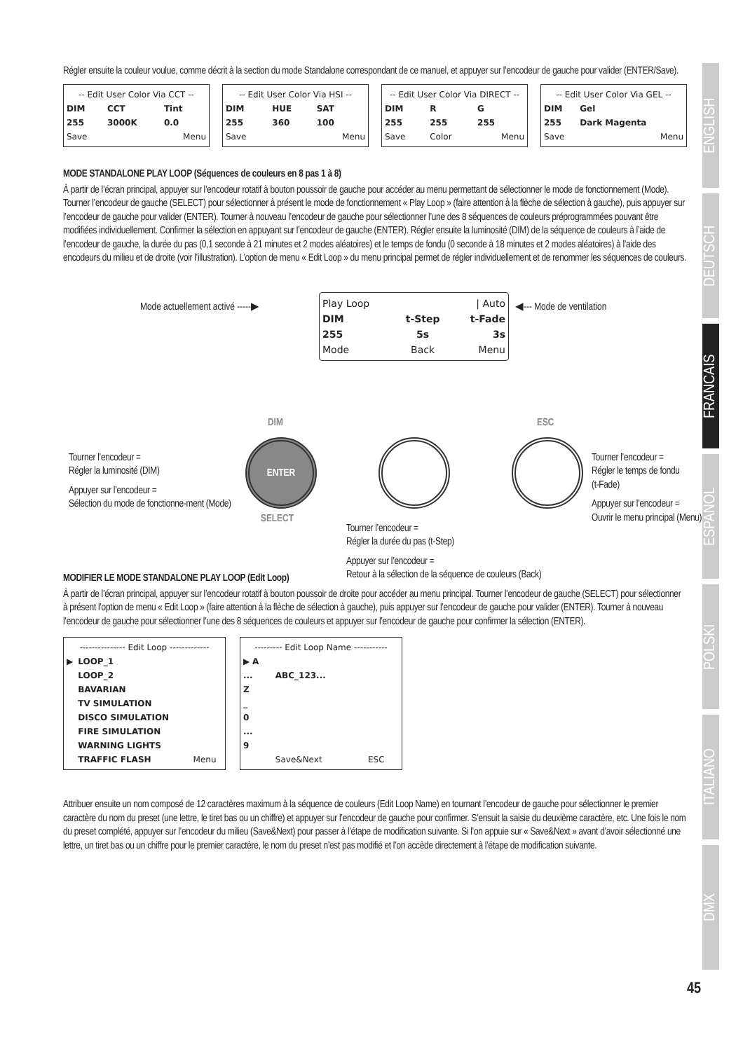Régler ensuite la couleur voulue, comme décrit à la section du mode Standalone correspondant de ce manuel, et appuyer sur l’encodeur de gauche pour valider (ENTER/Save).
| -- Edit User Color Via CCT -- | | |
| DIM | CCT | Tint |
| 255 | 3000K | 0.0 |
| Save | | Menu |
| -- Edit User Color Via HSI -- | | |
| DIM | HUE | SAT |
| 255 | 360 | 100 |
| Save | | Menu |
| -- Edit User Color Via DIRECT -- | | |
| DIM | R | G |
| 255 | 255 | 255 |
| Save | Color | Menu |
| -- Edit User Color Via GEL -- | |
| DIM | Gel |
| 255 | Dark Magenta |
| Save | Menu |
MODE STANDALONE PLAY LOOP (Séquences de couleurs en 8 pas 1 à 8)
À partir de l’écran principal, appuyer sur l’encodeur rotatif à bouton poussoir de gauche pour accéder au menu permettant de sélectionner le mode de fonctionnement (Mode). Tourner l’encodeur de gauche (SELECT) pour sélectionner à présent le mode de fonctionnement « Play Loop » (faire attention à la flèche de sélection à gauche), puis appuyer sur l’encodeur de gauche pour valider (ENTER). Tourner à nouveau l’encodeur de gauche pour sélectionner l’une des 8 séquences de couleurs préprogrammées pouvant être modifiées individuellement. Confirmer la sélection en appuyant sur l’encodeur de gauche (ENTER). Régler ensuite la luminosité (DIM) de la séquence de couleurs à l’aide de l’encodeur de gauche, la durée du pas (0,1 seconde à 21 minutes et 2 modes aléatoires) et le temps de fondu (0 seconde à 18 minutes et 2 modes aléatoires) à l’aide des encodeurs du milieu et de droite (voir l’illustration). L’option de menu « Edit Loop » du menu principal permet de régler individuellement et de renommer les séquences de couleurs.
Mode actuellement activé -----▶
| Play Loop | | / Auto |
| DIM | t-Step | t-Fade |
| 255 | 5s | 3s |
| Mode | Back | Menu |
◀--- Mode de ventilation
DIM ESC
ENTER
SELECT
Tourner l’encodeur =
Régler la luminosité (DIM)
Appuyer sur l’encodeur =
Sélection du mode de fonctionne-ment (Mode)
Tourner l’encodeur =
Régler la durée du pas (t-Step)
Appuyer sur l’encodeur =
Retour à la sélection de la séquence de couleurs (Back)
Tourner l’encodeur =
Régler le temps de fondu
(t-Fade)
Appuyer sur l’encodeur =
Ouvrir le menu principal (Menu)
MODIFIER LE MODE STANDALONE PLAY LOOP (Edit Loop)
À partir de l’écran principal, appuyer sur l’encodeur rotatif à bouton poussoir de droite pour accéder au menu principal. Tourner l’encodeur de gauche (SELECT) pour sélectionner à présent l’option de menu « Edit Loop » (faire attention à la flèche de sélection à gauche), puis appuyer sur l’encodeur de gauche pour valider (ENTER). Tourner à nouveau l’encodeur de gauche pour sélectionner l’une des 8 séquences de couleurs et appuyer sur l’encodeur de gauche pour confirmer la sélection (ENTER).
| --------------- Edit Loop ------------- | | |
| ▶ | LOOP_1 | |
| | LOOP_2 | |
| | BAVARIAN | |
| | TV SIMULATION | |
| | DISCO SIMULATION | |
| | FIRE SIMULATION | |
| | WARNING LIGHTS | |
| | TRAFFIC FLASH | Menu |
| --------- Edit Loop Name ----------- | | |
| ▶ A | | |
| ... | ABC_123... | |
| Z | | |
| _ | | |
| 0 | | |
| ... | | |
| 9 | | |
| | Save&Next | ESC |
Attribuer ensuite un nom composé de 12 caractères maximum à la séquence de couleurs (Edit Loop Name) en tournant l’encodeur de gauche pour sélectionner le premier caractère du nom du preset (une lettre, le tiret bas ou un chiffre) et appuyer sur l’encodeur de gauche pour confirmer. S’ensuit la saisie du deuxième caractère, etc. Une fois le nom du preset complété, appuyer sur l’encodeur du milieu (Save&Next) pour passer à l’étape de modification suivante. Si l’on appuie sur « Save&Next » avant d’avoir sélectionné une lettre, un tiret bas ou un chiffre pour le premier caractère, le nom du preset n’est pas modifié et l’on accède directement à l’étape de modification suivante.
ENGLISH
DEUTSCH
FRANCAIS
ESPAÑOL
POLSKI
ITALIANO
DMX
45